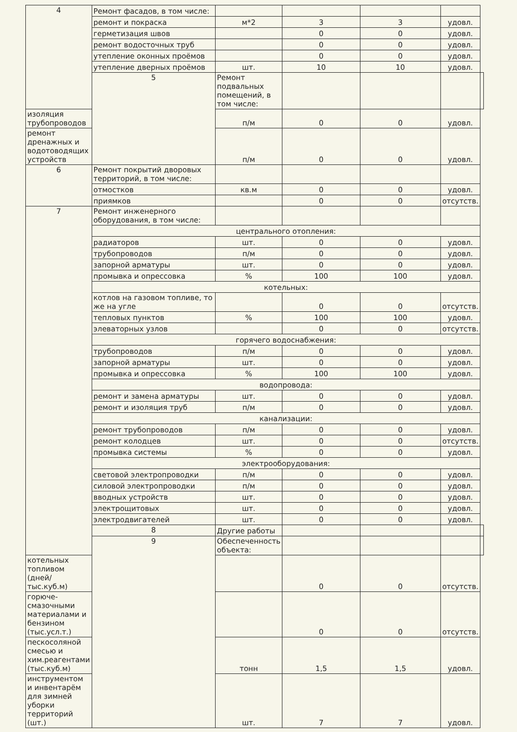| 4 | Ремонт фасадов, в том числе: | | | | | |
| | ремонт и покраска | м*2 | 3 | 3 | удовл. | |
| | герметизация швов | | 0 | 0 | удовл. | |
| | ремонт водосточных труб | | 0 | 0 | удовл. | |
| | утепление оконных проёмов | | 0 | 0 | удовл. | |
| | утепление дверных проёмов | шт. | 10 | 10 | удовл. | |
| | 5 | Ремонт подвальных помещений, в том числе: | | | | |
| изоляция трубопроводов | | п/м | 0 | 0 | удовл. | |
| ремонт дренажных и водотоводящих устройств | | п/м | 0 | 0 | удовл. | |
| 6 | Ремонт покрытий дворовых территорий, в том числе: | | | | | |
| | отмостков | кв.м | 0 | 0 | удовл. | |
| | приямков | | 0 | 0 | отсутств. | |
| 7 | Ремонт инженерного оборудования, в том числе: | | | | | |
| | центрального отопления: | | | | | |
| | радиаторов | шт. | 0 | 0 | удовл. | |
| | трубопроводов | п/м | 0 | 0 | удовл. | |
| | запорной арматуры | шт. | 0 | 0 | удовл. | |
| | промывка и опрессовка | % | 100 | 100 | удовл. | |
| | котельных: | | | | | |
| | котлов на газовом топливе, то же на угле | | 0 | 0 | отсутств. | |
| | тепловых пунктов | % | 100 | 100 | удовл. | |
| | элеваторных узлов | | 0 | 0 | отсутств. | |
| | горячего водоснабжения: | | | | | |
| | трубопроводов | п/м | 0 | 0 | удовл. | |
| | запорной арматуры | шт. | 0 | 0 | удовл. | |
| | промывка и опрессовка | % | 100 | 100 | удовл. | |
| | водопровода: | | | | | |
| | ремонт и замена арматуры | шт. | 0 | 0 | удовл. | |
| | ремонт и изоляция труб | п/м | 0 | 0 | удовл. | |
| | канализации: | | | | | |
| | ремонт трубопроводов | п/м | 0 | 0 | удовл. | |
| | ремонт колодцев | шт. | 0 | 0 | отсутств. | |
| | промывка системы | % | 0 | 0 | удовл. | |
| | электрооборудования: | | | | | |
| | световой электропроводки | п/м | 0 | 0 | удовл. | |
| | силовой электропроводки | п/м | 0 | 0 | удовл. | |
| | вводных устройств | шт. | 0 | 0 | удовл. | |
| | электрощитовых | шт. | 0 | 0 | удовл. | |
| | электродвигателей | шт. | 0 | 0 | удовл. | |
| | 8 | Другие работы | | | | |
| | 9 | Обеспеченность объекта: | | | | |
| котельных топливом (дней/тыс.куб.м) | | | 0 | 0 | отсутств. | |
| горюче-смазочными материалами и бензином (тыс.усл.т.) | | | 0 | 0 | отсутств. | |
| пескосоляной смесью и хим.реагентами (тыс.куб.м) | | тонн | 1,5 | 1,5 | удовл. | |
| инструментом и инвентарём для зимней уборки территорий (шт.) | | шт. | 7 | 7 | удовл. | |